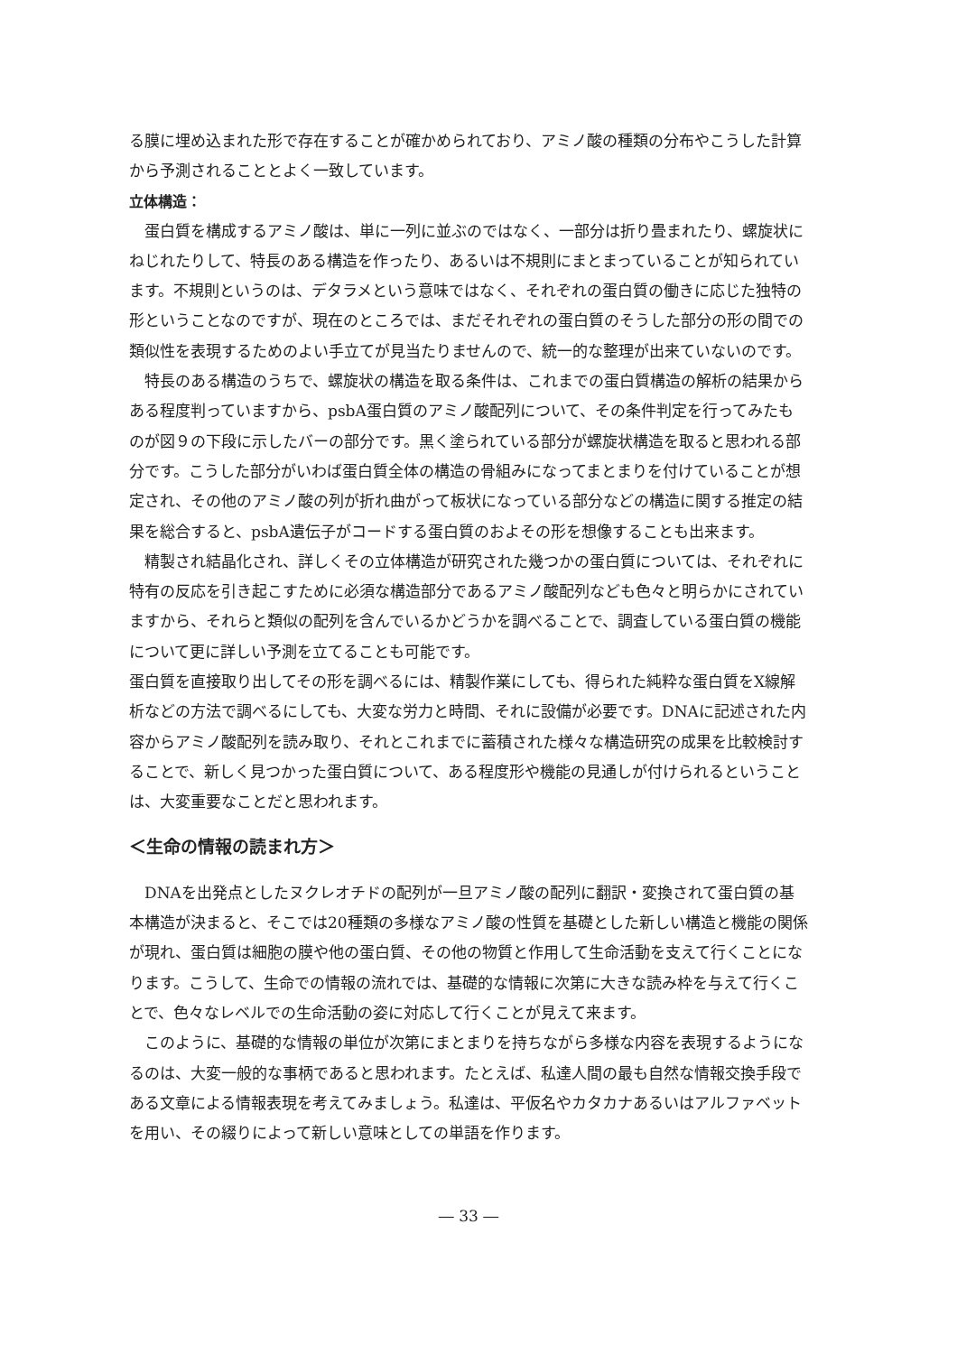る膜に埋め込まれた形で存在することが確かめられており、アミノ酸の種類の分布やこうした計算から予測されることとよく一致しています。
立体構造：
蛋白質を構成するアミノ酸は、単に一列に並ぶのではなく、一部分は折り畳まれたり、螺旋状にねじれたりして、特長のある構造を作ったり、あるいは不規則にまとまっていることが知られています。不規則というのは、デタラメという意味ではなく、それぞれの蛋白質の働きに応じた独特の形ということなのですが、現在のところでは、まだそれぞれの蛋白質のそうした部分の形の間での類似性を表現するためのよい手立てが見当たりませんので、統一的な整理が出来ていないのです。
特長のある構造のうちで、螺旋状の構造を取る条件は、これまでの蛋白質構造の解析の結果からある程度判っていますから、psbA蛋白質のアミノ酸配列について、その条件判定を行ってみたものが図９の下段に示したバーの部分です。黒く塗られている部分が螺旋状構造を取ると思われる部分です。こうした部分がいわば蛋白質全体の構造の骨組みになってまとまりを付けていることが想定され、その他のアミノ酸の列が折れ曲がって板状になっている部分などの構造に関する推定の結果を総合すると、psbA遺伝子がコードする蛋白質のおよその形を想像することも出来ます。
精製され結晶化され、詳しくその立体構造が研究された幾つかの蛋白質については、それぞれに特有の反応を引き起こすために必須な構造部分であるアミノ酸配列なども色々と明らかにされていますから、それらと類似の配列を含んでいるかどうかを調べることで、調査している蛋白質の機能について更に詳しい予測を立てることも可能です。
蛋白質を直接取り出してその形を調べるには、精製作業にしても、得られた純粋な蛋白質をX線解析などの方法で調べるにしても、大変な労力と時間、それに設備が必要です。DNAに記述された内容からアミノ酸配列を読み取り、それとこれまでに蓄積された様々な構造研究の成果を比較検討することで、新しく見つかった蛋白質について、ある程度形や機能の見通しが付けられるということは、大変重要なことだと思われます。
＜生命の情報の読まれ方＞
DNAを出発点としたヌクレオチドの配列が一旦アミノ酸の配列に翻訳・変換されて蛋白質の基本構造が決まると、そこでは20種類の多様なアミノ酸の性質を基礎とした新しい構造と機能の関係が現れ、蛋白質は細胞の膜や他の蛋白質、その他の物質と作用して生命活動を支えて行くことになります。こうして、生命での情報の流れでは、基礎的な情報に次第に大きな読み枠を与えて行くことで、色々なレベルでの生命活動の姿に対応して行くことが見えて来ます。
このように、基礎的な情報の単位が次第にまとまりを持ちながら多様な内容を表現するようになるのは、大変一般的な事柄であると思われます。たとえば、私達人間の最も自然な情報交換手段である文章による情報表現を考えてみましょう。私達は、平仮名やカタカナあるいはアルファベットを用い、その綴りによって新しい意味としての単語を作ります。
― 33 ―